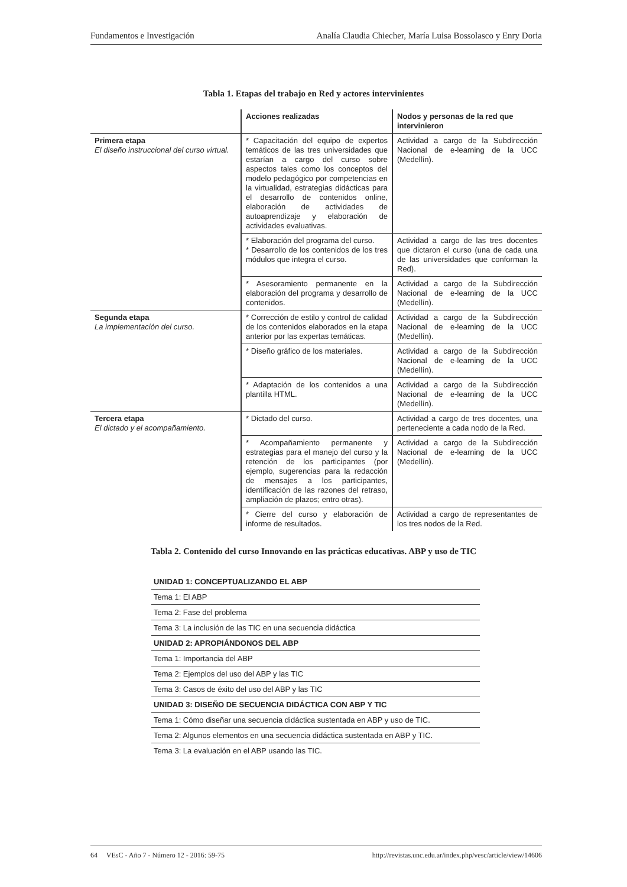Fundamentos e Investigación Analía Claudia Chiecher, María Luisa Bossolasco y Enry Doria
Tabla 1. Etapas del trabajo en Red y actores intervinientes
| | Acciones realizadas | Nodos y personas de la red que intervinieron |
| --- | --- | --- |
| Primera etapa El diseño instruccional del curso virtual. | * Capacitación del equipo de expertos temáticos de las tres universidades que estarían a cargo del curso sobre aspectos tales como los conceptos del modelo pedagógico por competencias en la virtualidad, estrategias didácticas para el desarrollo de contenidos online, elaboración de actividades de autoaprendizaje y elaboración de actividades evaluativas. | Actividad a cargo de la Subdirección Nacional de e-learning de la UCC (Medellín). |
| | * Elaboración del programa del curso. * Desarrollo de los contenidos de los tres módulos que integra el curso. | Actividad a cargo de las tres docentes que dictaron el curso (una de cada una de las universidades que conforman la Red). |
| | * Asesoramiento permanente en la elaboración del programa y desarrollo de contenidos. | Actividad a cargo de la Subdirección Nacional de e-learning de la UCC (Medellín). |
| Segunda etapa La implementación del curso. | * Corrección de estilo y control de calidad de los contenidos elaborados en la etapa anterior por las expertas temáticas. | Actividad a cargo de la Subdirección Nacional de e-learning de la UCC (Medellín). |
| | * Diseño gráfico de los materiales. | Actividad a cargo de la Subdirección Nacional de e-learning de la UCC (Medellín). |
| | * Adaptación de los contenidos a una plantilla HTML. | Actividad a cargo de la Subdirección Nacional de e-learning de la UCC (Medellín). |
| Tercera etapa El dictado y el acompañamiento. | * Dictado del curso. | Actividad a cargo de tres docentes, una perteneciente a cada nodo de la Red. |
| | * Acompañamiento permanente y estrategias para el manejo del curso y la retención de los participantes (por ejemplo, sugerencias para la redacción de mensajes a los participantes, identificación de las razones del retraso, ampliación de plazos; entro otras). | Actividad a cargo de la Subdirección Nacional de e-learning de la UCC (Medellín). |
| | * Cierre del curso y elaboración de informe de resultados. | Actividad a cargo de representantes de los tres nodos de la Red. |
Tabla 2. Contenido del curso Innovando en las prácticas educativas. ABP y uso de TIC
| UNIDAD 1: CONCEPTUALIZANDO EL ABP |
| Tema 1: El ABP |
| Tema 2: Fase del problema |
| Tema 3: La inclusión de las TIC en una secuencia didáctica |
| UNIDAD 2: APROPIÁNDONOS DEL ABP |
| Tema 1: Importancia del ABP |
| Tema 2: Ejemplos del uso del ABP y las TIC |
| Tema 3: Casos de éxito del uso del ABP y las TIC |
| UNIDAD 3: DISEÑO DE SECUENCIA DIDÁCTICA CON ABP Y TIC |
| Tema 1: Cómo diseñar una secuencia didáctica sustentada en ABP y uso de TIC. |
| Tema 2: Algunos elementos en una secuencia didáctica sustentada en ABP y TIC. |
| Tema 3: La evaluación en el ABP usando las TIC. |
64 VEsC - Año 7 - Número 12 - 2016: 59-75 http://revistas.unc.edu.ar/index.php/vesc/article/view/14606